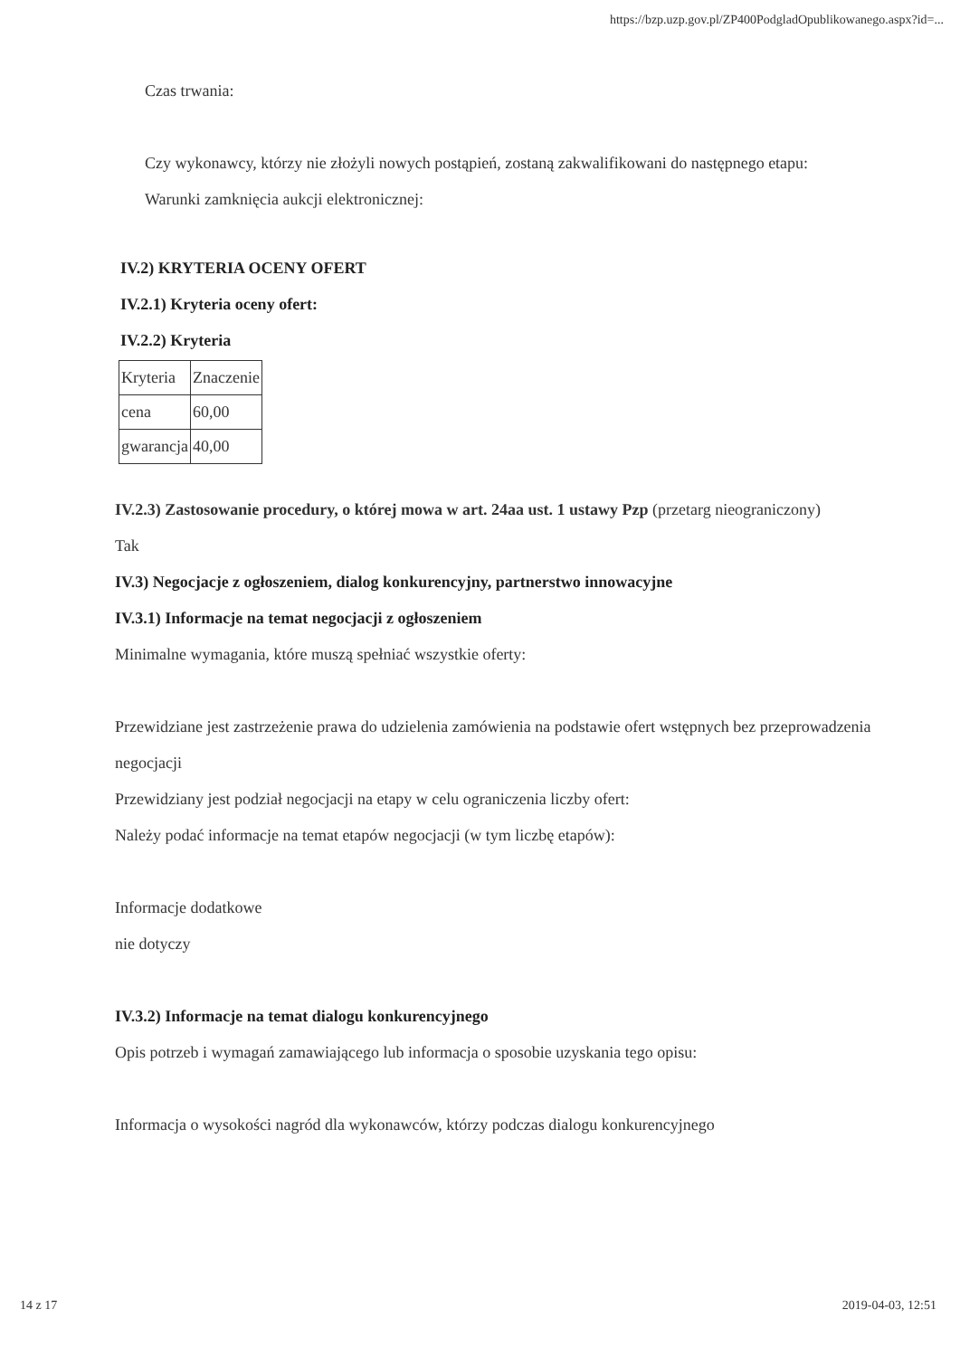https://bzp.uzp.gov.pl/ZP400PodgladOpublikowanego.aspx?id=...
Czas trwania:
Czy wykonawcy, którzy nie złożyli nowych postąpień, zostaną zakwalifikowani do następnego etapu:
Warunki zamknięcia aukcji elektronicznej:
IV.2) KRYTERIA OCENY OFERT
IV.2.1) Kryteria oceny ofert:
IV.2.2) Kryteria
| Kryteria | Znaczenie |
| cena | 60,00 |
| gwarancja | 40,00 |
IV.2.3) Zastosowanie procedury, o której mowa w art. 24aa ust. 1 ustawy Pzp (przetarg nieograniczony)
Tak
IV.3) Negocjacje z ogłoszeniem, dialog konkurencyjny, partnerstwo innowacyjne
IV.3.1) Informacje na temat negocjacji z ogłoszeniem
Minimalne wymagania, które muszą spełniać wszystkie oferty:
Przewidziane jest zastrzeżenie prawa do udzielenia zamówienia na podstawie ofert wstępnych bez przeprowadzenia negocjacji
Przewidziany jest podział negocjacji na etapy w celu ograniczenia liczby ofert:
Należy podać informacje na temat etapów negocjacji (w tym liczbę etapów):
Informacje dodatkowe
nie dotyczy
IV.3.2) Informacje na temat dialogu konkurencyjnego
Opis potrzeb i wymagań zamawiającego lub informacja o sposobie uzyskania tego opisu:
Informacja o wysokości nagród dla wykonawców, którzy podczas dialogu konkurencyjnego
14 z 17 2019-04-03, 12:51